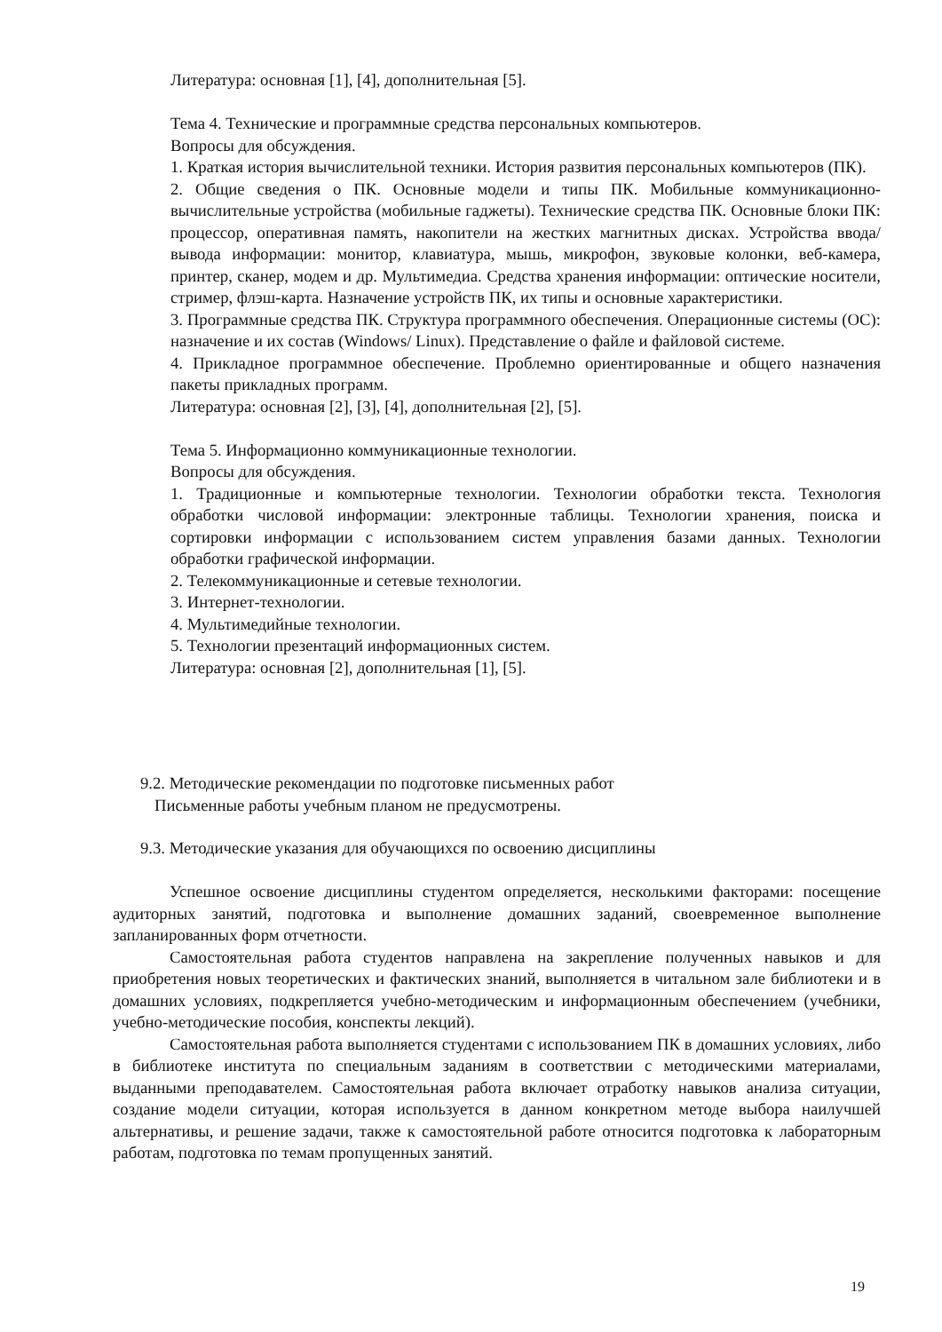Литература: основная [1], [4], дополнительная [5].
Тема 4. Технические и программные средства персональных компьютеров.
Вопросы для обсуждения.
1. Краткая история вычислительной техники. История развития персональных компьютеров (ПК).
2. Общие сведения о ПК. Основные модели и типы ПК. Мобильные коммуникационно-вычислительные устройства (мобильные гаджеты). Технические средства ПК. Основные блоки ПК: процессор, оперативная память, накопители на жестких магнитных дисках. Устройства ввода/вывода информации: монитор, клавиатура, мышь, микрофон, звуковые колонки, веб-камера, принтер, сканер, модем и др. Мультимедиа. Средства хранения информации: оптические носители, стример, флэш-карта. Назначение устройств ПК, их типы и основные характеристики.
3. Программные средства ПК. Структура программного обеспечения. Операционные системы (ОС): назначение и их состав (Windows/ Linux). Представление о файле и файловой системе.
4. Прикладное программное обеспечение. Проблемно ориентированные и общего назначения пакеты прикладных программ.
Литература: основная [2], [3], [4], дополнительная [2], [5].
Тема 5. Информационно коммуникационные технологии.
Вопросы для обсуждения.
1. Традиционные и компьютерные технологии. Технологии обработки текста. Технология обработки числовой информации: электронные таблицы. Технологии хранения, поиска и сортировки информации с использованием систем управления базами данных. Технологии обработки графической информации.
2. Телекоммуникационные и сетевые технологии.
3. Интернет-технологии.
4. Мультимедийные технологии.
5. Технологии презентаций информационных систем.
Литература: основная [2], дополнительная [1], [5].
9.2. Методические рекомендации по подготовке письменных работ
Письменные работы учебным планом не предусмотрены.
9.3. Методические указания для обучающихся по освоению дисциплины
Успешное освоение дисциплины студентом определяется, несколькими факторами: посещение аудиторных занятий, подготовка и выполнение домашних заданий, своевременное выполнение запланированных форм отчетности.
Самостоятельная работа студентов направлена на закрепление полученных навыков и для приобретения новых теоретических и фактических знаний, выполняется в читальном зале библиотеки и в домашних условиях, подкрепляется учебно-методическим и информационным обеспечением (учебники, учебно-методические пособия, конспекты лекций).
Самостоятельная работа выполняется студентами с использованием ПК в домашних условиях, либо в библиотеке института по специальным заданиям в соответствии с методическими материалами, выданными преподавателем. Самостоятельная работа включает отработку навыков анализа ситуации, создание модели ситуации, которая используется в данном конкретном методе выбора наилучшей альтернативы, и решение задачи, также к самостоятельной работе относится подготовка к лабораторным работам, подготовка по темам пропущенных занятий.
19